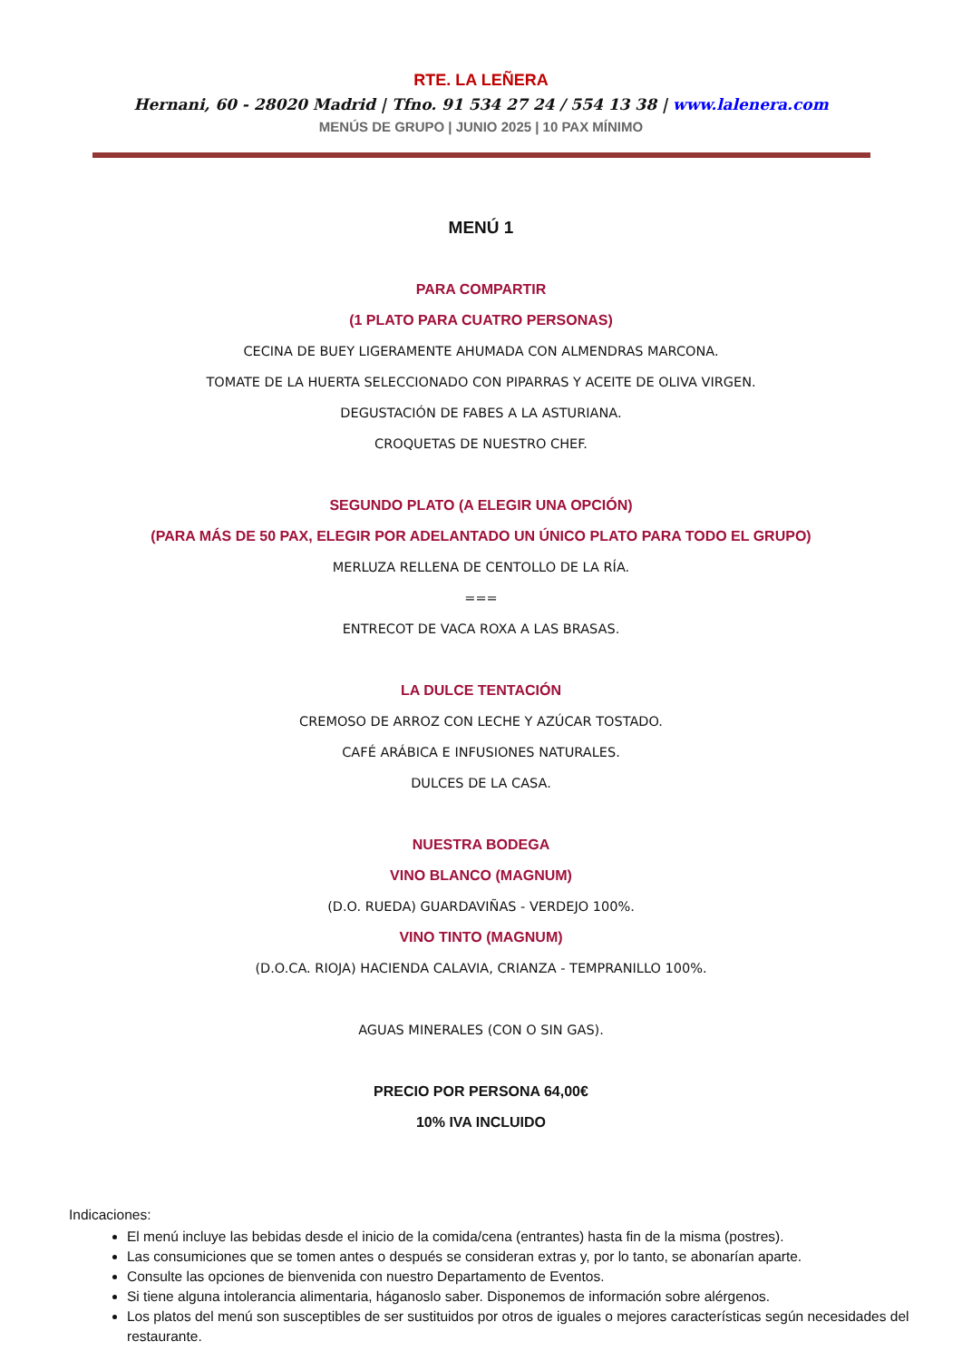RTE. LA LEÑERA
Hernani, 60 - 28020 Madrid | Tfno. 91 534 27 24 / 554 13 38 | www.lalenera.com
MENÚS DE GRUPO | JUNIO 2025 | 10 PAX MÍNIMO
MENÚ 1
PARA COMPARTIR
(1 PLATO PARA CUATRO PERSONAS)
CECINA DE BUEY LIGERAMENTE AHUMADA CON ALMENDRAS MARCONA.
TOMATE DE LA HUERTA SELECCIONADO CON PIPARRAS Y ACEITE DE OLIVA VIRGEN.
DEGUSTACIÓN DE FABES A LA ASTURIANA.
CROQUETAS DE NUESTRO CHEF.
SEGUNDO PLATO (A ELEGIR UNA OPCIÓN)
(PARA MÁS DE 50 PAX, ELEGIR POR ADELANTADO UN ÚNICO PLATO PARA TODO EL GRUPO)
MERLUZA RELLENA DE CENTOLLO DE LA RÍA.
===
ENTRECOT DE VACA ROXA A LAS BRASAS.
LA DULCE TENTACIÓN
CREMOSO DE ARROZ CON LECHE Y AZÚCAR TOSTADO.
CAFÉ ARÁBICA E INFUSIONES NATURALES.
DULCES DE LA CASA.
NUESTRA BODEGA
VINO BLANCO (MAGNUM)
(D.O. RUEDA) GUARDAVIÑAS - VERDEJO 100%.
VINO TINTO (MAGNUM)
(D.O.CA. RIOJA) HACIENDA CALAVIA, CRIANZA - TEMPRANILLO 100%.
AGUAS MINERALES (CON O SIN GAS).
PRECIO POR PERSONA 64,00€
10% IVA INCLUIDO
Indicaciones:
El menú incluye las bebidas desde el inicio de la comida/cena (entrantes) hasta fin de la misma (postres).
Las consumiciones que se tomen antes o después se consideran extras y, por lo tanto, se abonarían aparte.
Consulte las opciones de bienvenida con nuestro Departamento de Eventos.
Si tiene alguna intolerancia alimentaria, háganoslo saber. Disponemos de información sobre alérgenos.
Los platos del menú son susceptibles de ser sustituidos por otros de iguales o mejores características según necesidades del restaurante.